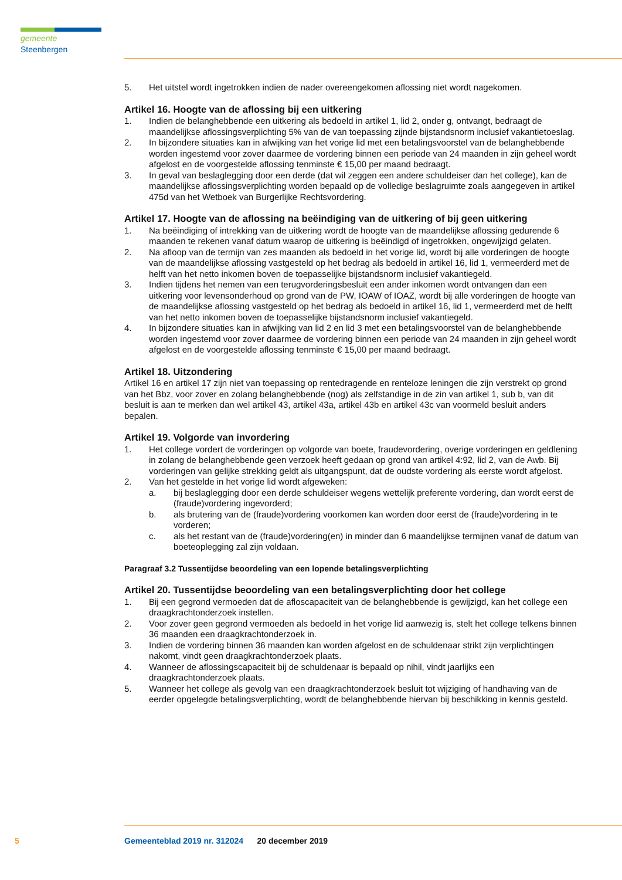gemeente Steenbergen
5. Het uitstel wordt ingetrokken indien de nader overeengekomen aflossing niet wordt nagekomen.
Artikel 16. Hoogte van de aflossing bij een uitkering
1. Indien de belanghebbende een uitkering als bedoeld in artikel 1, lid 2, onder g, ontvangt, bedraagt de maandelijkse aflossingsverplichting 5% van de van toepassing zijnde bijstandsnorm inclusief vakantietoeslag.
2. In bijzondere situaties kan in afwijking van het vorige lid met een betalingsvoorstel van de belanghebbende worden ingestemd voor zover daarmee de vordering binnen een periode van 24 maanden in zijn geheel wordt afgelost en de voorgestelde aflossing tenminste € 15,00 per maand bedraagt.
3. In geval van beslaglegging door een derde (dat wil zeggen een andere schuldeiser dan het college), kan de maandelijkse aflossingsverplichting worden bepaald op de volledige beslagruimte zoals aangegeven in artikel 475d van het Wetboek van Burgerlijke Rechtsvordering.
Artikel 17. Hoogte van de aflossing na beëindiging van de uitkering of bij geen uitkering
1. Na beëindiging of intrekking van de uitkering wordt de hoogte van de maandelijkse aflossing gedurende 6 maanden te rekenen vanaf datum waarop de uitkering is beëindigd of ingetrokken, ongewijzigd gelaten.
2. Na afloop van de termijn van zes maanden als bedoeld in het vorige lid, wordt bij alle vorderingen de hoogte van de maandelijkse aflossing vastgesteld op het bedrag als bedoeld in artikel 16, lid 1, vermeerderd met de helft van het netto inkomen boven de toepasselijke bijstandsnorm inclusief vakantiegeld.
3. Indien tijdens het nemen van een terugvorderingsbesluit een ander inkomen wordt ontvangen dan een uitkering voor levensonderhoud op grond van de PW, IOAW of IOAZ, wordt bij alle vorderingen de hoogte van de maandelijkse aflossing vastgesteld op het bedrag als bedoeld in artikel 16, lid 1, vermeerderd met de helft van het netto inkomen boven de toepasselijke bijstandsnorm inclusief vakantiegeld.
4. In bijzondere situaties kan in afwijking van lid 2 en lid 3 met een betalingsvoorstel van de belanghebbende worden ingestemd voor zover daarmee de vordering binnen een periode van 24 maanden in zijn geheel wordt afgelost en de voorgestelde aflossing tenminste € 15,00 per maand bedraagt.
Artikel 18. Uitzondering
Artikel 16 en artikel 17 zijn niet van toepassing op rentedragende en renteloze leningen die zijn verstrekt op grond van het Bbz, voor zover en zolang belanghebbende (nog) als zelfstandige in de zin van artikel 1, sub b, van dit besluit is aan te merken dan wel artikel 43, artikel 43a, artikel 43b en artikel 43c van voormeld besluit anders bepalen.
Artikel 19. Volgorde van invordering
1. Het college vordert de vorderingen op volgorde van boete, fraudevordering, overige vorderingen en geldlening in zolang de belanghebbende geen verzoek heeft gedaan op grond van artikel 4:92, lid 2, van de Awb. Bij vorderingen van gelijke strekking geldt als uitgangspunt, dat de oudste vordering als eerste wordt afgelost.
2. Van het gestelde in het vorige lid wordt afgeweken:
a. bij beslaglegging door een derde schuldeiser wegens wettelijk preferente vordering, dan wordt eerst de (fraude)vordering ingevorderd;
b. als brutering van de (fraude)vordering voorkomen kan worden door eerst de (fraude)vordering in te vorderen;
c. als het restant van de (fraude)vordering(en) in minder dan 6 maandelijkse termijnen vanaf de datum van boeteoplegging zal zijn voldaan.
Paragraaf 3.2 Tussentijdse beoordeling van een lopende betalingsverplichting
Artikel 20. Tussentijdse beoordeling van een betalingsverplichting door het college
1. Bij een gegrond vermoeden dat de afloscapaciteit van de belanghebbende is gewijzigd, kan het college een draagkrachtonderzoek instellen.
2. Voor zover geen gegrond vermoeden als bedoeld in het vorige lid aanwezig is, stelt het college telkens binnen 36 maanden een draagkrachtonderzoek in.
3. Indien de vordering binnen 36 maanden kan worden afgelost en de schuldenaar strikt zijn verplichtingen nakomt, vindt geen draagkrachtonderzoek plaats.
4. Wanneer de aflossingscapaciteit bij de schuldenaar is bepaald op nihil, vindt jaarlijks een draagkrachtonderzoek plaats.
5. Wanneer het college als gevolg van een draagkrachtonderzoek besluit tot wijziging of handhaving van de eerder opgelegde betalingsverplichting, wordt de belanghebbende hiervan bij beschikking in kennis gesteld.
5 Gemeenteblad 2019 nr. 312024 20 december 2019